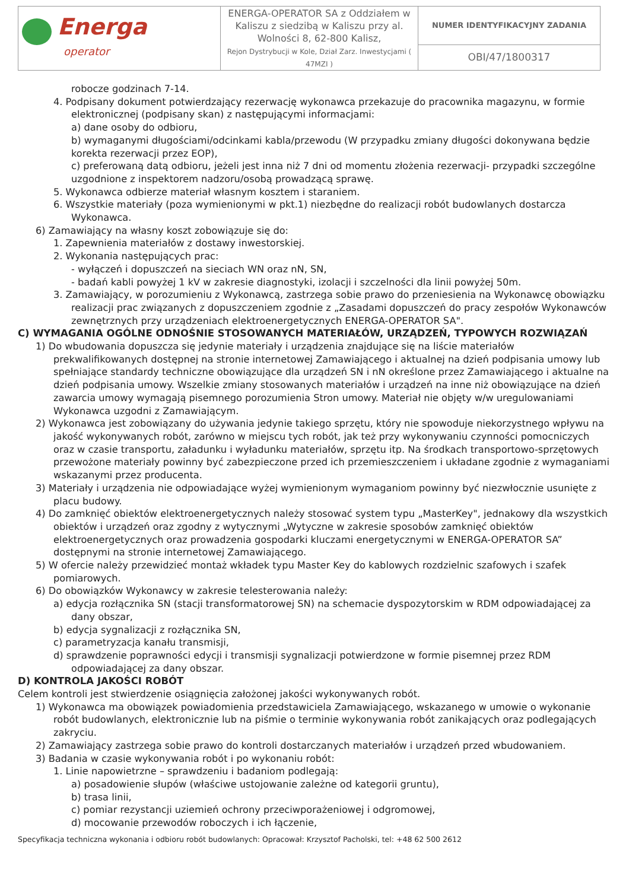| Energa operator | ENERGA-OPERATOR SA z Oddziałem w Kaliszu z siedzibą w Kaliszu przy al. Wolności 8, 62-800 Kalisz, Rejon Dystrybucji w Kole, Dział Zarz. Inwestycjami ( 47MZI ) | NUMER IDENTYFIKACYJNY ZADANIA |
| | | OBI/47/1800317 |
robocze godzinach 7-14.
4. Podpisany dokument potwierdzający rezerwację wykonawca przekazuje do pracownika magazynu, w formie elektronicznej (podpisany skan) z następującymi informacjami:
a) dane osoby do odbioru,
b) wymaganymi długościami/odcinkami kabla/przewodu (W przypadku zmiany długości dokonywana będzie korekta rezerwacji przez EOP),
c) preferowaną datą odbioru, jeżeli jest inna niż 7 dni od momentu złożenia rezerwacji- przypadki szczególne uzgodnione z inspektorem nadzoru/osobą prowadzącą sprawę.
5. Wykonawca odbierze materiał własnym kosztem i staraniem.
6. Wszystkie materiały (poza wymienionymi w pkt.1) niezbędne do realizacji robót budowlanych dostarcza Wykonawca.
6) Zamawiający na własny koszt zobowiązuje się do:
1. Zapewnienia materiałów z dostawy inwestorskiej.
2. Wykonania następujących prac:
- wyłączeń i dopuszczeń na sieciach WN oraz nN, SN,
- badań kabli powyżej 1 kV w zakresie diagnostyki, izolacji i szczelności dla linii powyżej 50m.
3. Zamawiający, w porozumieniu z Wykonawcą, zastrzega sobie prawo do przeniesienia na Wykonawcę obowiązku realizacji prac związanych z dopuszczeniem zgodnie z „Zasadami dopuszczeń do pracy zespołów Wykonawców zewnętrznych przy urządzeniach elektroenergetycznych ENERGA-OPERATOR SA".
C) WYMAGANIA OGÓLNE ODNOŚNIE STOSOWANYCH MATERIAŁÓW, URZĄDZEŃ, TYPOWYCH ROZWIĄZAŃ
1) Do wbudowania dopuszcza się jedynie materiały i urządzenia znajdujące się na liście materiałów prekwalifikowanych dostępnej na stronie internetowej Zamawiającego i aktualnej na dzień podpisania umowy lub spełniające standardy techniczne obowiązujące dla urządzeń SN i nN określone przez Zamawiającego i aktualne na dzień podpisania umowy. Wszelkie zmiany stosowanych materiałów i urządzeń na inne niż obowiązujące na dzień zawarcia umowy wymagają pisemnego porozumienia Stron umowy. Materiał nie objęty w/w uregulowaniami Wykonawca uzgodni z Zamawiającym.
2) Wykonawca jest zobowiązany do używania jedynie takiego sprzętu, który nie spowoduje niekorzystnego wpływu na jakość wykonywanych robót, zarówno w miejscu tych robót, jak też przy wykonywaniu czynności pomocniczych oraz w czasie transportu, załadunku i wyładunku materiałów, sprzętu itp. Na środkach transportowo-sprzętowych przewożone materiały powinny być zabezpieczone przed ich przemieszczeniem i układane zgodnie z wymaganiami wskazanymi przez producenta.
3) Materiały i urządzenia nie odpowiadające wyżej wymienionym wymaganiom powinny być niezwłocznie usunięte z placu budowy.
4) Do zamknięć obiektów elektroenergetycznych należy stosować system typu „MasterKey", jednakowy dla wszystkich obiektów i urządzeń oraz zgodny z wytycznymi „Wytyczne w zakresie sposobów zamknięć obiektów elektroenergetycznych oraz prowadzenia gospodarki kluczami energetycznymi w ENERGA-OPERATOR SA” dostępnymi na stronie internetowej Zamawiającego.
5) W ofercie należy przewidzieć montaż wkładek typu Master Key do kablowych rozdzielnic szafowych i szafek pomiarowych.
6) Do obowiązków Wykonawcy w zakresie telesterowania należy:
a) edycja rozłącznika SN (stacji transformatorowej SN) na schemacie dyspozytorskim w RDM odpowiadającej za dany obszar,
b) edycja sygnalizacji z rozłącznika SN,
c) parametryzacja kanału transmisji,
d) sprawdzenie poprawności edycji i transmisji sygnalizacji potwierdzone w formie pisemnej przez RDM odpowiadającej za dany obszar.
D) KONTROLA JAKOŚCI ROBÓT
Celem kontroli jest stwierdzenie osiągnięcia założonej jakości wykonywanych robót.
1) Wykonawca ma obowiązek powiadomienia przedstawiciela Zamawiającego, wskazanego w umowie o wykonanie robót budowlanych, elektronicznie lub na piśmie o terminie wykonywania robót zanikających oraz podlegających zakryciu.
2) Zamawiający zastrzega sobie prawo do kontroli dostarczanych materiałów i urządzeń przed wbudowaniem.
3) Badania w czasie wykonywania robót i po wykonaniu robót:
1. Linie napowietrzne – sprawdzeniu i badaniom podlegają:
a) posadowienie słupów (właściwe ustojowanie zależne od kategorii gruntu),
b) trasa linii,
c) pomiar rezystancji uziemień ochrony przeciwporażeniowej i odgromowej,
d) mocowanie przewodów roboczych i ich łączenie,
Specyfikacja techniczna wykonania i odbioru robót budowlanych: Opracował: Krzysztof Pacholski, tel: +48 62 500 2612